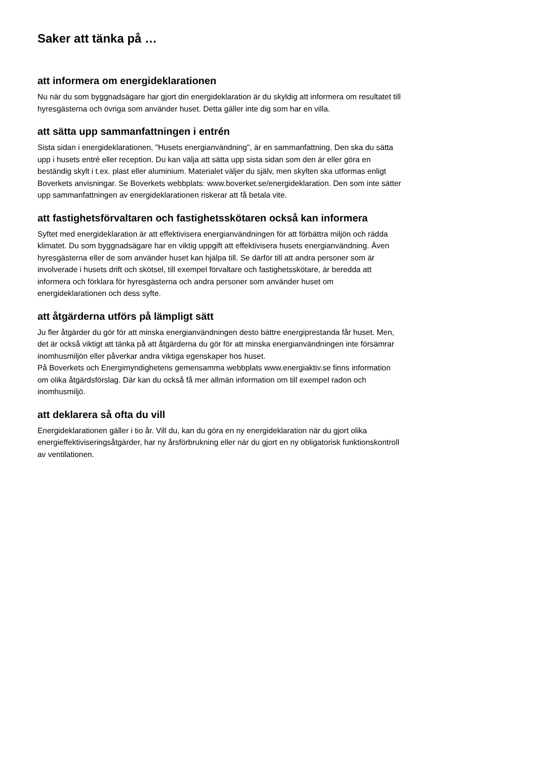Saker att tänka på …
att informera om energideklarationen
Nu när du som byggnadsägare har gjort din energideklaration är du skyldig att informera om resultatet till hyresgästerna och övriga som använder huset. Detta gäller inte dig som har en villa.
att sätta upp sammanfattningen i entrén
Sista sidan i energideklarationen, "Husets energianvändning", är en sammanfattning. Den ska du sätta upp i husets entré eller reception. Du kan välja att sätta upp sista sidan som den är eller göra en beständig skylt i t.ex. plast eller aluminium. Materialet väljer du själv, men skylten ska utformas enligt Boverkets anvisningar. Se Boverkets webbplats: www.boverket.se/energideklaration. Den som inte sätter upp sammanfattningen av energideklarationen riskerar att få betala vite.
att fastighetsförvaltaren och fastighetsskötaren också kan informera
Syftet med energideklaration är att effektivisera energianvändningen för att förbättra miljön och rädda klimatet. Du som byggnadsägare har en viktig uppgift att effektivisera husets energianvändning. Även hyresgästerna eller de som använder huset kan hjälpa till. Se därför till att andra personer som är involverade i husets drift och skötsel, till exempel förvaltare och fastighetsskötare, är beredda att informera och förklara för hyresgästerna och andra personer som använder huset om energideklarationen och dess syfte.
att åtgärderna utförs på lämpligt sätt
Ju fler åtgärder du gör för att minska energianvändningen desto bättre energiprestanda får huset. Men, det är också viktigt att tänka på att åtgärderna du gör för att minska energianvändningen inte försämrar inomhusmiljön eller påverkar andra viktiga egenskaper hos huset.
På Boverkets och Energimyndighetens gemensamma webbplats www.energiaktiv.se finns information om olika åtgärdsförslag. Där kan du också få mer allmän information om till exempel radon och inomhusmiljö.
att deklarera så ofta du vill
Energideklarationen gäller i tio år. Vill du, kan du göra en ny energideklaration när du gjort olika energieffektiviseringsåtgärder, har ny årsförbrukning eller när du gjort en ny obligatorisk funktionskontroll av ventilationen.